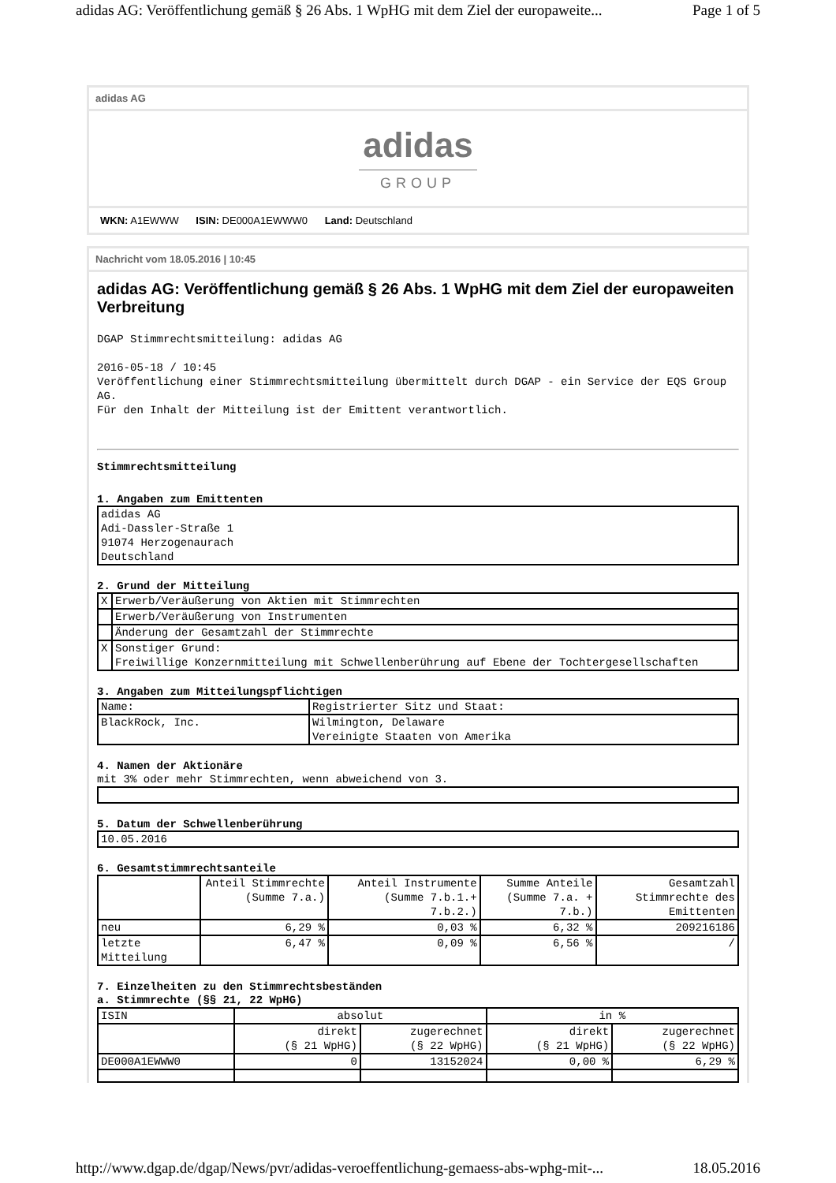adidas AG: Veröffentlichung gemäß § 26 Abs. 1 WpHG mit dem Ziel der europaweite... Page 1 of 5
adidas AG
adidas
GROUP
WKN: A1EWWW ISIN: DE000A1EWWW0 Land: Deutschland
Nachricht vom 18.05.2016 | 10:45
adidas AG: Veröffentlichung gemäß § 26 Abs. 1 WpHG mit dem Ziel der europaweiten Verbreitung
DGAP Stimmrechtsmitteilung: adidas AG
2016-05-18 / 10:45
Veröffentlichung einer Stimmrechtsmitteilung übermittelt durch DGAP - ein Service der EQS Group AG.
Für den Inhalt der Mitteilung ist der Emittent verantwortlich.
Stimmrechtsmitteilung
1. Angaben zum Emittenten
| adidas AG Adi-Dassler-Straße 1 91074 Herzogenaurach Deutschland |
2. Grund der Mitteilung
| X | Erwerb/Veräußerung von Aktien mit Stimmrechten |
| | Erwerb/Veräußerung von Instrumenten |
| | Änderung der Gesamtzahl der Stimmrechte |
| X | Sonstiger Grund: Freiwillige Konzernmitteilung mit Schwellenberührung auf Ebene der Tochtergesellschaften |
3. Angaben zum Mitteilungspflichtigen
| Name: | Registrierter Sitz und Staat: |
| BlackRock, Inc. | Wilmington, Delaware Vereinigte Staaten von Amerika |
4. Namen der Aktionäre
mit 3% oder mehr Stimmrechten, wenn abweichend von 3.
5. Datum der Schwellenberührung
| 10.05.2016 |
6. Gesamtstimmrechtsanteile
| | Anteil Stimmrechte (Summe 7.a.) | Anteil Instrumente (Summe 7.b.1.+ 7.b.2.) | Summe Anteile (Summe 7.a. + 7.b.) | Gesamtzahl Stimmrechte des Emittenten |
| neu | 6,29 % | 0,03 % | 6,32 % | 209216186 |
| letzte Mitteilung | 6,47 % | 0,09 % | 6,56 % | / |
7. Einzelheiten zu den Stimmrechtsbeständen
a. Stimmrechte (§§ 21, 22 WpHG)
| ISIN | absolut | | in % | |
| | direkt (§ 21 WpHG) | zugerechnet (§ 22 WpHG) | direkt (§ 21 WpHG) | zugerechnet (§ 22 WpHG) |
| DE000A1EWWW0 | 0 | 13152024 | 0,00 % | 6,29 % |
http://www.dgap.de/dgap/News/pvr/adidas-veroeffentlichung-gemaess-abs-wphg-mit-... 18.05.2016